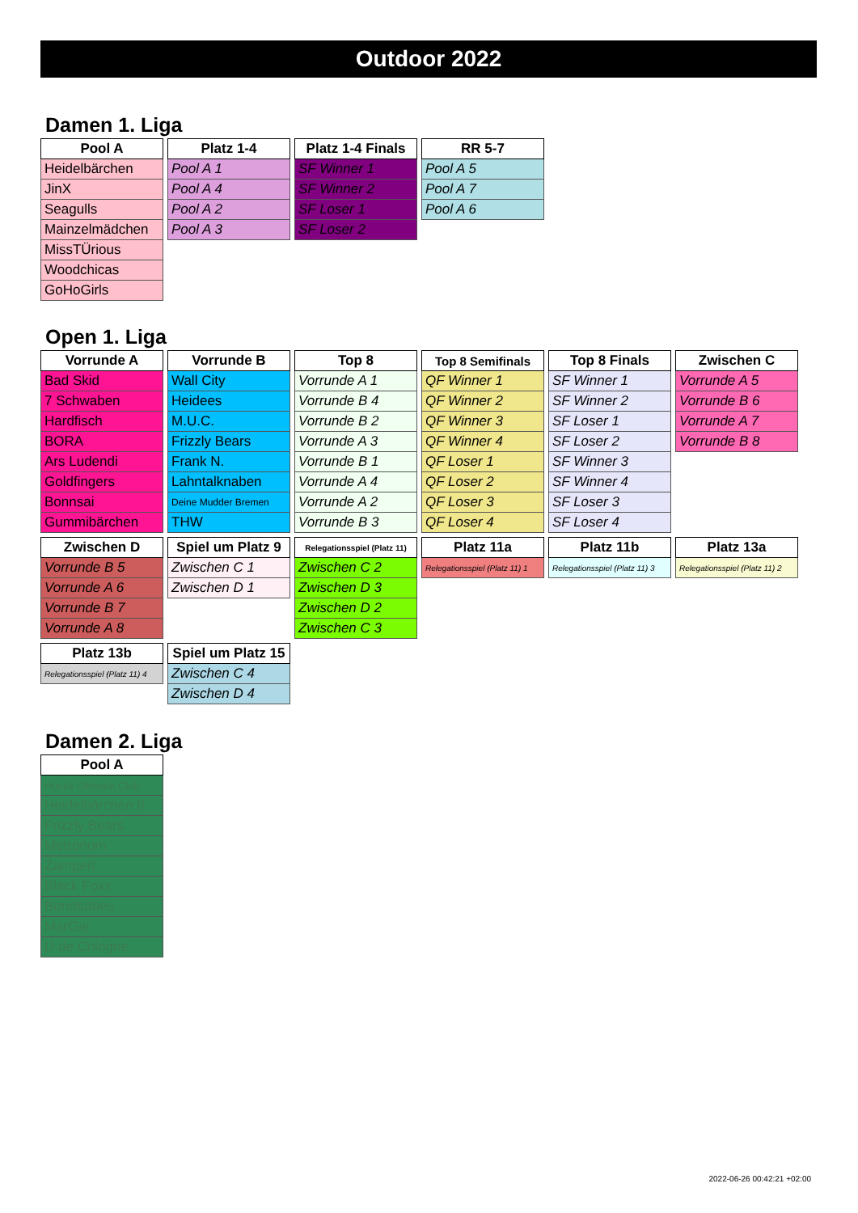Outdoor 2022
Damen 1. Liga
| Pool A |
| --- |
| Heidelbärchen |
| JinX |
| Seagulls |
| Mainzelmädchen |
| MissTÜrious |
| Woodchicas |
| GoHoGirls |
| Platz 1-4 |
| --- |
| Pool A 1 |
| Pool A 4 |
| Pool A 2 |
| Pool A 3 |
| Platz 1-4 Finals |
| --- |
| SF Winner 1 |
| SF Winner 2 |
| SF Loser 1 |
| SF Loser 2 |
| RR 5-7 |
| --- |
| Pool A 5 |
| Pool A 7 |
| Pool A 6 |
Open 1. Liga
| Vorrunde A |
| --- |
| Bad Skid |
| 7 Schwaben |
| Hardfisch |
| BORA |
| Ars Ludendi |
| Goldfingers |
| Bonnsai |
| Gummibärchen |
| Vorrunde B |
| --- |
| Wall City |
| Heidees |
| M.U.C. |
| Frizzly Bears |
| Frank N. |
| Lahntalknaben |
| Deine Mudder Bremen |
| THW |
| Top 8 |
| --- |
| Vorrunde A 1 |
| Vorrunde B 4 |
| Vorrunde B 2 |
| Vorrunde A 3 |
| Vorrunde B 1 |
| Vorrunde A 4 |
| Vorrunde A 2 |
| Vorrunde B 3 |
| Top 8 Semifinals |
| --- |
| QF Winner 1 |
| QF Winner 2 |
| QF Winner 3 |
| QF Winner 4 |
| QF Loser 1 |
| QF Loser 2 |
| QF Loser 3 |
| QF Loser 4 |
| Top 8 Finals |
| --- |
| SF Winner 1 |
| SF Winner 2 |
| SF Loser 1 |
| SF Loser 2 |
| SF Winner 3 |
| SF Winner 4 |
| SF Loser 3 |
| SF Loser 4 |
| Zwischen C |
| --- |
| Vorrunde A 5 |
| Vorrunde B 6 |
| Vorrunde A 7 |
| Vorrunde B 8 |
| Zwischen D |
| --- |
| Vorrunde B 5 |
| Vorrunde A 6 |
| Vorrunde B 7 |
| Vorrunde A 8 |
| Spiel um Platz 9 |
| --- |
| Zwischen C 1 |
| Zwischen D 1 |
| Relegationsspiel (Platz 11) |
| --- |
| Zwischen C 2 |
| Zwischen D 3 |
| Zwischen D 2 |
| Zwischen C 3 |
| Platz 11a |
| --- |
| Relegationsspiel (Platz 11) 1 |
| Platz 11b |
| --- |
| Relegationsspiel (Platz 11) 3 |
| Platz 13a |
| --- |
| Relegationsspiel (Platz 11) 2 |
| Platz 13b |
| --- |
| Relegationsspiel (Platz 11) 4 |
| Spiel um Platz 15 |
| --- |
| Zwischen C 4 |
| Zwischen D 4 |
Damen 2. Liga
| Pool A |
| --- |
| Hucks Ultimate Club |
| Heidelbärchen II |
| Frizzly Bears |
| Metronom |
| Zamperl |
| Black Foxx |
| Bonobabes |
| MarGie |
| U de Cologne |
2022-06-26 00:42:21 +02:00